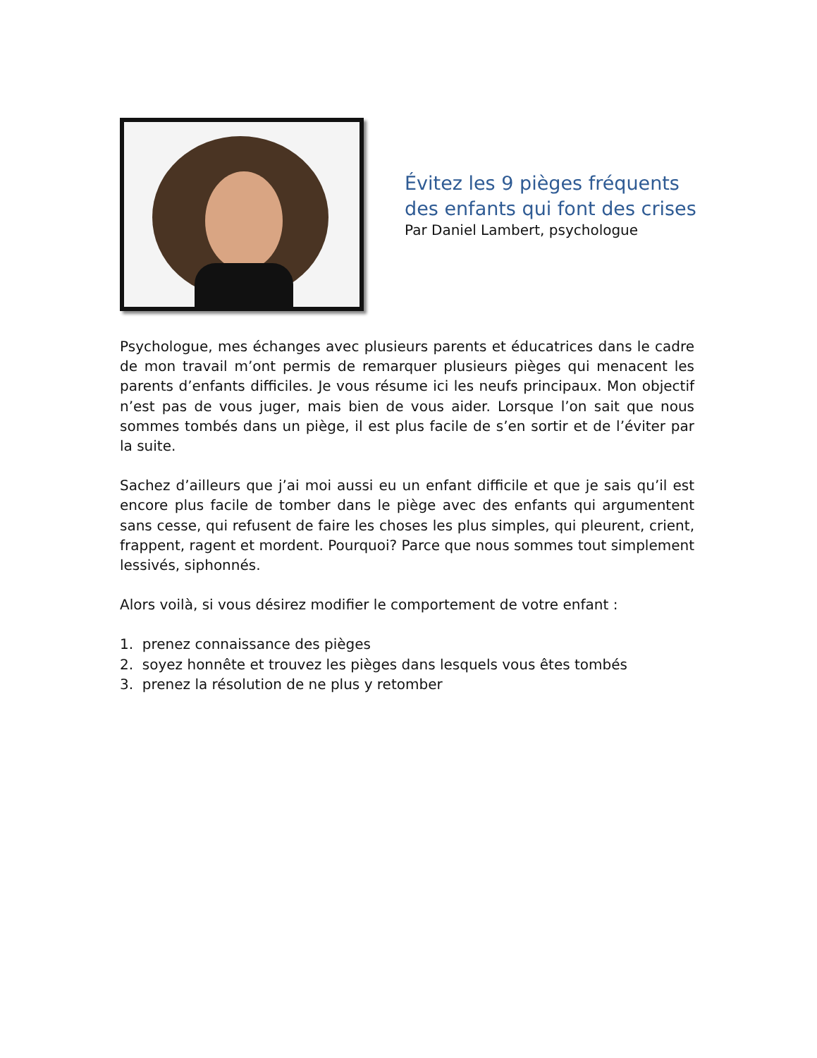Évitez les 9 pièges fréquents
des enfants qui font des crises
Par Daniel Lambert, psychologue
Psychologue, mes échanges avec plusieurs parents et éducatrices dans le cadre de mon travail m’ont permis de remarquer plusieurs pièges qui menacent les parents d’enfants difficiles. Je vous résume ici les neufs principaux. Mon objectif n’est pas de vous juger, mais bien de vous aider. Lorsque l’on sait que nous sommes tombés dans un piège, il est plus facile de s’en sortir et de l’éviter par la suite.
Sachez d’ailleurs que j’ai moi aussi eu un enfant difficile et que je sais qu’il est encore plus facile de tomber dans le piège avec des enfants qui argumentent sans cesse, qui refusent de faire les choses les plus simples, qui pleurent, crient, frappent, ragent et mordent. Pourquoi? Parce que nous sommes tout simplement lessivés, siphonnés.
Alors voilà, si vous désirez modifier le comportement de votre enfant :
1. prenez connaissance des pièges
2. soyez honnête et trouvez les pièges dans lesquels vous êtes tombés
3. prenez la résolution de ne plus y retomber